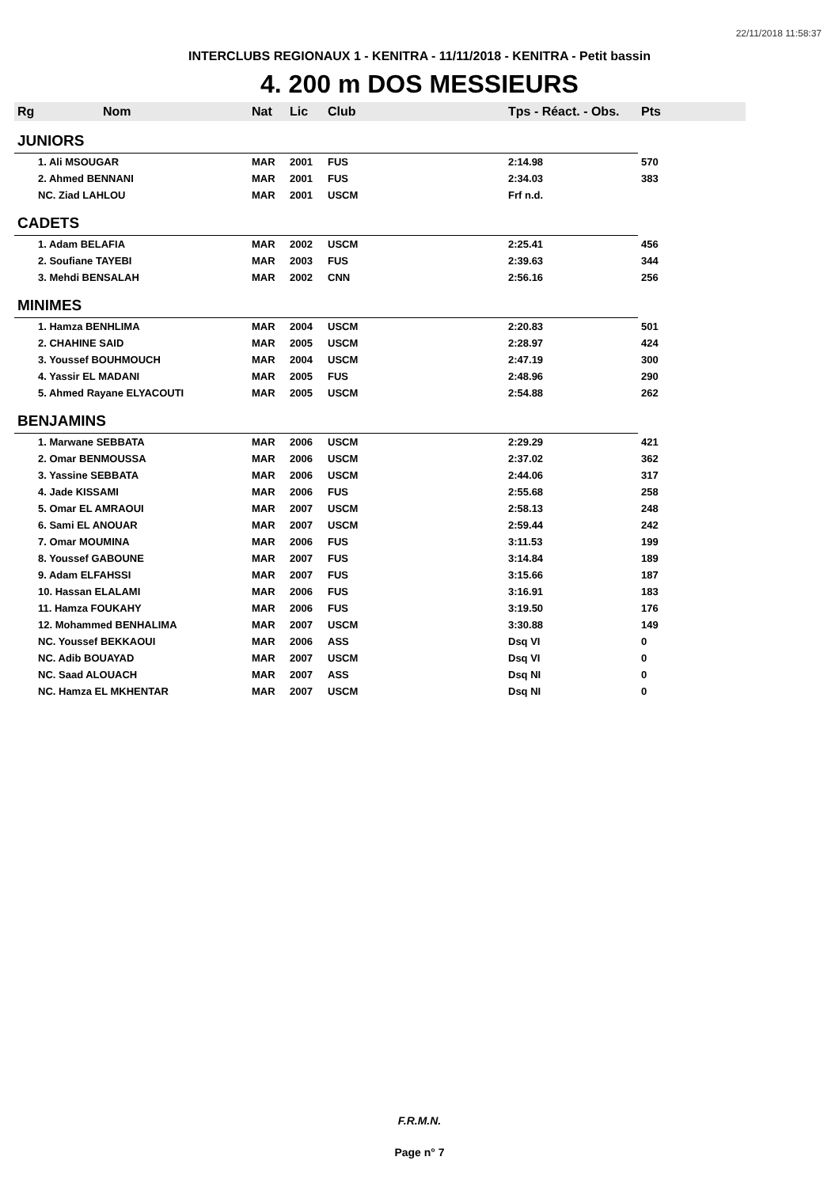22/11/2018 11:58:37
INTERCLUBS REGIONAUX 1 - KENITRA - 11/11/2018 - KENITRA - Petit bassin
4. 200 m DOS MESSIEURS
| Rg | Nom | Nat | Lic | Club | Tps - Réact. - Obs. | Pts |
| --- | --- | --- | --- | --- | --- | --- |
| JUNIORS | | | | | | |
| 1. Ali MSOUGAR | | MAR | 2001 | FUS | 2:14.98 | 570 |
| 2. Ahmed BENNANI | | MAR | 2001 | FUS | 2:34.03 | 383 |
| NC. Ziad LAHLOU | | MAR | 2001 | USCM | Frf n.d. | |
| CADETS | | | | | | |
| 1. Adam BELAFIA | | MAR | 2002 | USCM | 2:25.41 | 456 |
| 2. Soufiane TAYEBI | | MAR | 2003 | FUS | 2:39.63 | 344 |
| 3. Mehdi BENSALAH | | MAR | 2002 | CNN | 2:56.16 | 256 |
| MINIMES | | | | | | |
| 1. Hamza BENHLIMA | | MAR | 2004 | USCM | 2:20.83 | 501 |
| 2. CHAHINE SAID | | MAR | 2005 | USCM | 2:28.97 | 424 |
| 3. Youssef BOUHMOUCH | | MAR | 2004 | USCM | 2:47.19 | 300 |
| 4. Yassir EL MADANI | | MAR | 2005 | FUS | 2:48.96 | 290 |
| 5. Ahmed Rayane ELYACOUTI | | MAR | 2005 | USCM | 2:54.88 | 262 |
| BENJAMINS | | | | | | |
| 1. Marwane SEBBATA | | MAR | 2006 | USCM | 2:29.29 | 421 |
| 2. Omar BENMOUSSA | | MAR | 2006 | USCM | 2:37.02 | 362 |
| 3. Yassine SEBBATA | | MAR | 2006 | USCM | 2:44.06 | 317 |
| 4. Jade KISSAMI | | MAR | 2006 | FUS | 2:55.68 | 258 |
| 5. Omar EL AMRAOUI | | MAR | 2007 | USCM | 2:58.13 | 248 |
| 6. Sami EL ANOUAR | | MAR | 2007 | USCM | 2:59.44 | 242 |
| 7. Omar MOUMINA | | MAR | 2006 | FUS | 3:11.53 | 199 |
| 8. Youssef GABOUNE | | MAR | 2007 | FUS | 3:14.84 | 189 |
| 9. Adam ELFAHSSI | | MAR | 2007 | FUS | 3:15.66 | 187 |
| 10. Hassan ELALAMI | | MAR | 2006 | FUS | 3:16.91 | 183 |
| 11. Hamza FOUKAHY | | MAR | 2006 | FUS | 3:19.50 | 176 |
| 12. Mohammed BENHALIMA | | MAR | 2007 | USCM | 3:30.88 | 149 |
| NC. Youssef BEKKAOUI | | MAR | 2006 | ASS | Dsq VI | 0 |
| NC. Adib BOUAYAD | | MAR | 2007 | USCM | Dsq VI | 0 |
| NC. Saad ALOUACH | | MAR | 2007 | ASS | Dsq NI | 0 |
| NC. Hamza EL MKHENTAR | | MAR | 2007 | USCM | Dsq NI | 0 |
F.R.M.N.
Page n° 7